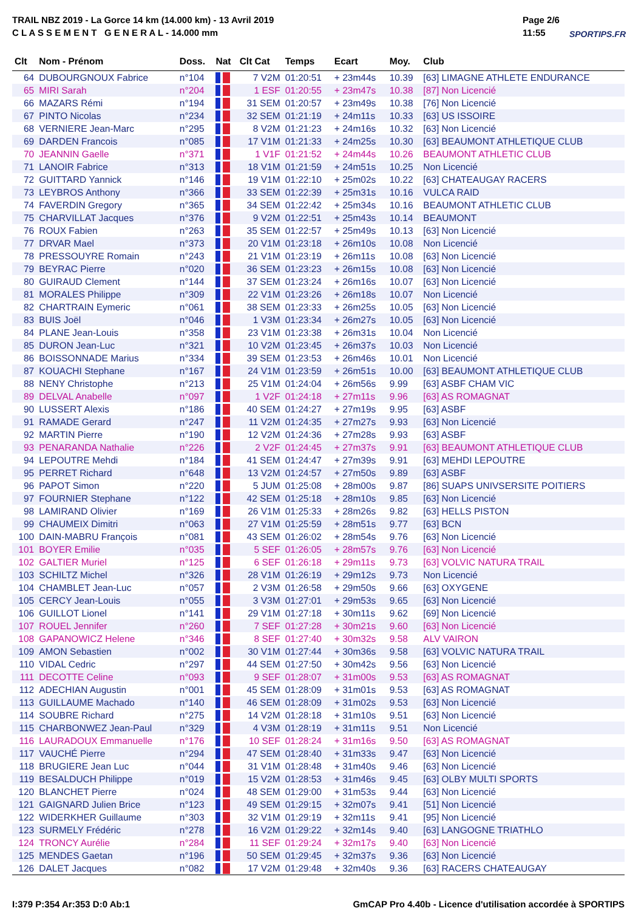TRAIL NBZ 2019 - La Gorce 14 km (14.000 km) - 13 Avril 2019
C L A S S E M E N T G E N E R A L - 14.000 mm
Page 2/6
11:55
SPORTIPS.FR
| Clt | Nom - Prénom | Doss. | Nat | Clt Cat | Temps | Ecart | Moy. | Club |
| --- | --- | --- | --- | --- | --- | --- | --- | --- |
| 64 | DUBOURGNOUX Fabrice | n°104 | | 7 V2M | 01:20:51 | + 23m44s | 10.39 | [63] LIMAGNE ATHLETE ENDURANCE |
| 65 | MIRI Sarah | n°204 | | 1 ESF | 01:20:55 | + 23m47s | 10.38 | [87] Non Licencié |
| 66 | MAZARS Rémi | n°194 | | 31 SEM | 01:20:57 | + 23m49s | 10.38 | [76] Non Licencié |
| 67 | PINTO Nicolas | n°234 | | 32 SEM | 01:21:19 | + 24m11s | 10.33 | [63] US ISSOIRE |
| 68 | VERNIERE Jean-Marc | n°295 | | 8 V2M | 01:21:23 | + 24m16s | 10.32 | [63] Non Licencié |
| 69 | DARDEN Francois | n°085 | | 17 V1M | 01:21:33 | + 24m25s | 10.30 | [63] BEAUMONT ATHLETIQUE CLUB |
| 70 | JEANNIN Gaelle | n°371 | | 1 V1F | 01:21:52 | + 24m44s | 10.26 | BEAUMONT ATHLETIC CLUB |
| 71 | LANOIR Fabrice | n°313 | | 18 V1M | 01:21:59 | + 24m51s | 10.25 | Non Licencié |
| 72 | GUITTARD Yannick | n°146 | | 19 V1M | 01:22:10 | + 25m02s | 10.22 | [63] CHATEAUGAY RACERS |
| 73 | LEYBROS Anthony | n°366 | | 33 SEM | 01:22:39 | + 25m31s | 10.16 | VULCA RAID |
| 74 | FAVERDIN Gregory | n°365 | | 34 SEM | 01:22:42 | + 25m34s | 10.16 | BEAUMONT ATHLETIC CLUB |
| 75 | CHARVILLAT Jacques | n°376 | | 9 V2M | 01:22:51 | + 25m43s | 10.14 | BEAUMONT |
| 76 | ROUX Fabien | n°263 | | 35 SEM | 01:22:57 | + 25m49s | 10.13 | [63] Non Licencié |
| 77 | DRVAR Mael | n°373 | | 20 V1M | 01:23:18 | + 26m10s | 10.08 | Non Licencié |
| 78 | PRESSOUYRE Romain | n°243 | | 21 V1M | 01:23:19 | + 26m11s | 10.08 | [63] Non Licencié |
| 79 | BEYRAC Pierre | n°020 | | 36 SEM | 01:23:23 | + 26m15s | 10.08 | [63] Non Licencié |
| 80 | GUIRAUD Clement | n°144 | | 37 SEM | 01:23:24 | + 26m16s | 10.07 | [63] Non Licencié |
| 81 | MORALES Philippe | n°309 | | 22 V1M | 01:23:26 | + 26m18s | 10.07 | Non Licencié |
| 82 | CHARTRAIN Eymeric | n°061 | | 38 SEM | 01:23:33 | + 26m25s | 10.05 | [63] Non Licencié |
| 83 | BUIS Joël | n°046 | | 1 V3M | 01:23:34 | + 26m27s | 10.05 | [63] Non Licencié |
| 84 | PLANE Jean-Louis | n°358 | | 23 V1M | 01:23:38 | + 26m31s | 10.04 | Non Licencié |
| 85 | DURON Jean-Luc | n°321 | | 10 V2M | 01:23:45 | + 26m37s | 10.03 | Non Licencié |
| 86 | BOISSONNADE Marius | n°334 | | 39 SEM | 01:23:53 | + 26m46s | 10.01 | Non Licencié |
| 87 | KOUACHI Stephane | n°167 | | 24 V1M | 01:23:59 | + 26m51s | 10.00 | [63] BEAUMONT ATHLETIQUE CLUB |
| 88 | NENY Christophe | n°213 | | 25 V1M | 01:24:04 | + 26m56s | 9.99 | [63] ASBF CHAM VIC |
| 89 | DELVAL Anabelle | n°097 | | 1 V2F | 01:24:18 | + 27m11s | 9.96 | [63] AS ROMAGNAT |
| 90 | LUSSERT Alexis | n°186 | | 40 SEM | 01:24:27 | + 27m19s | 9.95 | [63] ASBF |
| 91 | RAMADE Gerard | n°247 | | 11 V2M | 01:24:35 | + 27m27s | 9.93 | [63] Non Licencié |
| 92 | MARTIN Pierre | n°190 | | 12 V2M | 01:24:36 | + 27m28s | 9.93 | [63] ASBF |
| 93 | PENARANDA Nathalie | n°226 | | 2 V2F | 01:24:45 | + 27m37s | 9.91 | [63] BEAUMONT ATHLETIQUE CLUB |
| 94 | LEPOUTRE Mehdi | n°184 | | 41 SEM | 01:24:47 | + 27m39s | 9.91 | [63] MEHDI LEPOUTRE |
| 95 | PERRET Richard | n°648 | | 13 V2M | 01:24:57 | + 27m50s | 9.89 | [63] ASBF |
| 96 | PAPOT Simon | n°220 | | 5 JUM | 01:25:08 | + 28m00s | 9.87 | [86] SUAPS UNIVSERSITE POITIERS |
| 97 | FOURNIER Stephane | n°122 | | 42 SEM | 01:25:18 | + 28m10s | 9.85 | [63] Non Licencié |
| 98 | LAMIRAND Olivier | n°169 | | 26 V1M | 01:25:33 | + 28m26s | 9.82 | [63] HELLS PISTON |
| 99 | CHAUMEIX Dimitri | n°063 | | 27 V1M | 01:25:59 | + 28m51s | 9.77 | [63] BCN |
| 100 | DAIN-MABRU François | n°081 | | 43 SEM | 01:26:02 | + 28m54s | 9.76 | [63] Non Licencié |
| 101 | BOYER Emilie | n°035 | | 5 SEF | 01:26:05 | + 28m57s | 9.76 | [63] Non Licencié |
| 102 | GALTIER Muriel | n°125 | | 6 SEF | 01:26:18 | + 29m11s | 9.73 | [63] VOLVIC NATURA TRAIL |
| 103 | SCHILTZ Michel | n°326 | | 28 V1M | 01:26:19 | + 29m12s | 9.73 | Non Licencié |
| 104 | CHAMBLET Jean-Luc | n°057 | | 2 V3M | 01:26:58 | + 29m50s | 9.66 | [63] OXYGENE |
| 105 | CERCY Jean-Louis | n°055 | | 3 V3M | 01:27:01 | + 29m53s | 9.65 | [63] Non Licencié |
| 106 | GUILLOT Lionel | n°141 | | 29 V1M | 01:27:18 | + 30m11s | 9.62 | [69] Non Licencié |
| 107 | ROUEL Jennifer | n°260 | | 7 SEF | 01:27:28 | + 30m21s | 9.60 | [63] Non Licencié |
| 108 | GAPANOWICZ Helene | n°346 | | 8 SEF | 01:27:40 | + 30m32s | 9.58 | ALV VAIRON |
| 109 | AMON Sebastien | n°002 | | 30 V1M | 01:27:44 | + 30m36s | 9.58 | [63] VOLVIC NATURA TRAIL |
| 110 | VIDAL Cedric | n°297 | | 44 SEM | 01:27:50 | + 30m42s | 9.56 | [63] Non Licencié |
| 111 | DECOTTE Celine | n°093 | | 9 SEF | 01:28:07 | + 31m00s | 9.53 | [63] AS ROMAGNAT |
| 112 | ADECHIAN Augustin | n°001 | | 45 SEM | 01:28:09 | + 31m01s | 9.53 | [63] AS ROMAGNAT |
| 113 | GUILLAUME Machado | n°140 | | 46 SEM | 01:28:09 | + 31m02s | 9.53 | [63] Non Licencié |
| 114 | SOUBRE Richard | n°275 | | 14 V2M | 01:28:18 | + 31m10s | 9.51 | [63] Non Licencié |
| 115 | CHARBONWEZ Jean-Paul | n°329 | | 4 V3M | 01:28:19 | + 31m11s | 9.51 | Non Licencié |
| 116 | LAURADOUX Emmanuelle | n°176 | | 10 SEF | 01:28:24 | + 31m16s | 9.50 | [63] AS ROMAGNAT |
| 117 | VAUCHÉ Pierre | n°294 | | 47 SEM | 01:28:40 | + 31m33s | 9.47 | [63] Non Licencié |
| 118 | BRUGIERE Jean Luc | n°044 | | 31 V1M | 01:28:48 | + 31m40s | 9.46 | [63] Non Licencié |
| 119 | BESALDUCH Philippe | n°019 | | 15 V2M | 01:28:53 | + 31m46s | 9.45 | [63] OLBY MULTI SPORTS |
| 120 | BLANCHET Pierre | n°024 | | 48 SEM | 01:29:00 | + 31m53s | 9.44 | [63] Non Licencié |
| 121 | GAIGNARD Julien Brice | n°123 | | 49 SEM | 01:29:15 | + 32m07s | 9.41 | [51] Non Licencié |
| 122 | WIDERKHER Guillaume | n°303 | | 32 V1M | 01:29:19 | + 32m11s | 9.41 | [95] Non Licencié |
| 123 | SURMELY Frédéric | n°278 | | 16 V2M | 01:29:22 | + 32m14s | 9.40 | [63] LANGOGNE TRIATHLO |
| 124 | TRONCY Aurélie | n°284 | | 11 SEF | 01:29:24 | + 32m17s | 9.40 | [63] Non Licencié |
| 125 | MENDES Gaetan | n°196 | | 50 SEM | 01:29:45 | + 32m37s | 9.36 | [63] Non Licencié |
| 126 | DALET Jacques | n°082 | | 17 V2M | 01:29:48 | + 32m40s | 9.36 | [63] RACERS CHATEAUGAY |
I:379 P:354 Ar:353 D:0 Ab:1 GmCAP Pro 4.40b - Licence d'utilisation accordée à SPORTIPS